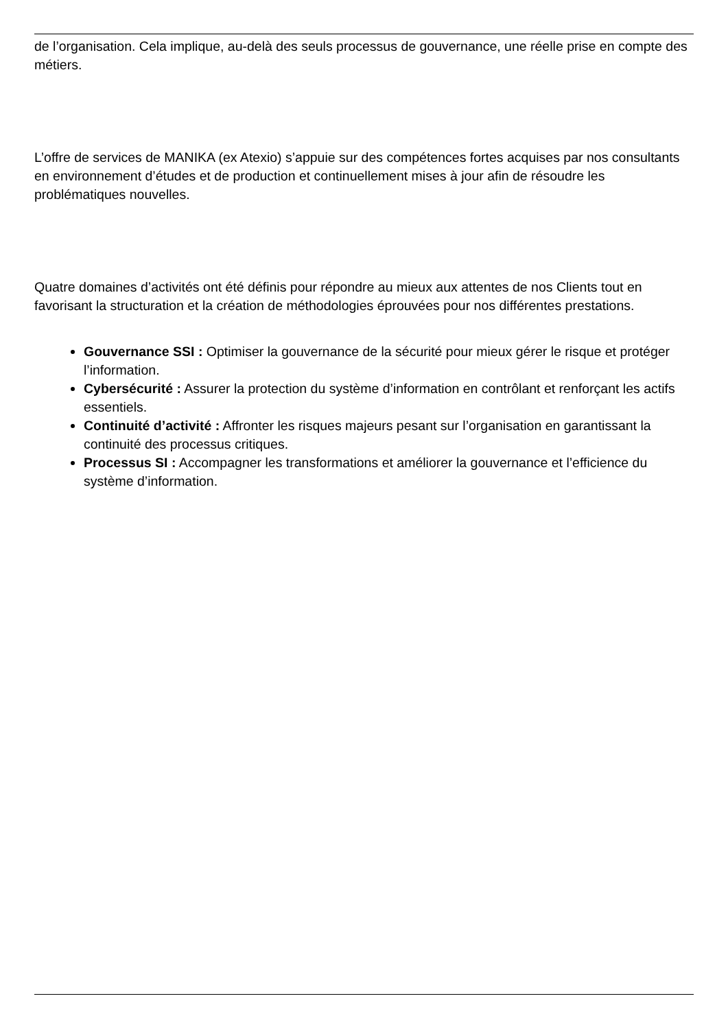de l’organisation. Cela implique, au-delà des seuls processus de gouvernance, une réelle prise en compte des métiers.
L’offre de services de MANIKA (ex Atexio) s’appuie sur des compétences fortes acquises par nos consultants en environnement d’études et de production et continuellement mises à jour afin de résoudre les problématiques nouvelles.
Quatre domaines d’activités ont été définis pour répondre au mieux aux attentes de nos Clients tout en favorisant la structuration et la création de méthodologies éprouvées pour nos différentes prestations.
Gouvernance SSI : Optimiser la gouvernance de la sécurité pour mieux gérer le risque et protéger l’information.
Cybersécurité : Assurer la protection du système d’information en contrôlant et renforçant les actifs essentiels.
Continuité d’activité : Affronter les risques majeurs pesant sur l’organisation en garantissant la continuité des processus critiques.
Processus SI : Accompagner les transformations et améliorer la gouvernance et l’efficience du système d’information.